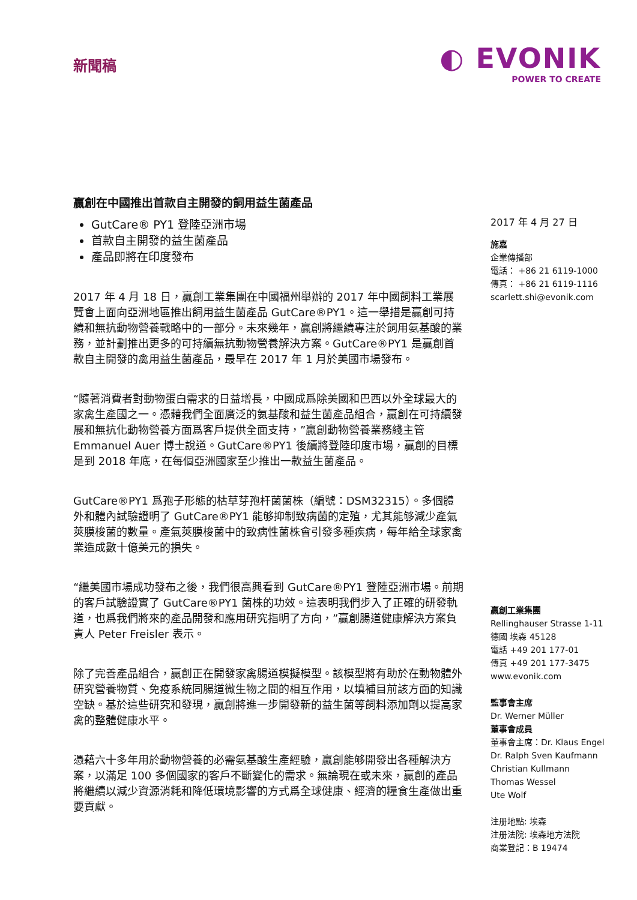新聞稿
◐ EVONIK
POWER TO CREATE
贏創在中國推出首款自主開發的飼用益生菌產品
GutCare® PY1 登陸亞洲市場
首款自主開發的益生菌產品
產品即將在印度發布
2017 年 4 月 18 日，贏創工業集團在中國福州舉辦的 2017 年中國飼料工業展覽會上面向亞洲地區推出飼用益生菌產品 GutCare®PY1。這一舉措是贏創可持續和無抗動物營養戰略中的一部分。未來幾年，贏創將繼續專注於飼用氨基酸的業務，並計劃推出更多的可持續無抗動物營養解決方案。GutCare®PY1 是贏創首款自主開發的禽用益生菌產品，最早在 2017 年 1 月於美國市場發布。
“隨著消費者對動物蛋白需求的日益增長，中國成爲除美國和巴西以外全球最大的家禽生產國之一。憑藉我們全面廣泛的氨基酸和益生菌產品組合，贏創在可持續發展和無抗化動物營養方面爲客戶提供全面支持，”贏創動物營養業務綫主管 Emmanuel Auer 博士說道。GutCare®PY1 後續將登陸印度市場，贏創的目標是到 2018 年底，在每個亞洲國家至少推出一款益生菌產品。
GutCare®PY1 爲孢子形態的枯草芽孢杆菌菌株（編號：DSM32315）。多個體外和體內試驗證明了 GutCare®PY1 能够抑制致病菌的定殖，尤其能够減少產氣莢膜梭菌的數量。產氣莢膜梭菌中的致病性菌株會引發多種疾病，每年給全球家禽業造成數十億美元的損失。
“繼美國市場成功發布之後，我們很高興看到 GutCare®PY1 登陸亞洲市場。前期的客戶試驗證實了 GutCare®PY1 菌株的功效。這表明我們步入了正確的研發軌道，也爲我們將來的產品開發和應用研究指明了方向，”贏創腸道健康解決方案負責人 Peter Freisler 表示。
除了完善產品組合，贏創正在開發家禽腸道模擬模型。該模型將有助於在動物體外研究營養物質、免疫系統同腸道微生物之間的相互作用，以填補目前該方面的知識空缺。基於這些研究和發現，贏創將進一步開發新的益生菌等飼料添加劑以提高家禽的整體健康水平。
憑藉六十多年用於動物營養的必需氨基酸生產經驗，贏創能够開發出各種解決方案，以滿足 100 多個國家的客戶不斷變化的需求。無論現在或未來，贏創的產品將繼續以減少資源消耗和降低環境影響的方式爲全球健康、經濟的糧食生產做出重要貢獻。
2017 年 4 月 27 日
施嘉
企業傳播部
電話： +86 21 6119-1000
傳真： +86 21 6119-1116
scarlett.shi@evonik.com
贏創工業集團
Rellinghauser Strasse 1-11
德國 埃森 45128
電話 +49 201 177-01
傳真 +49 201 177-3475
www.evonik.com
監事會主席
Dr. Werner Müller
董事會成員
董事會主席：Dr. Klaus Engel
Dr. Ralph Sven Kaufmann
Christian Kullmann
Thomas Wessel
Ute Wolf
注册地點: 埃森
注册法院: 埃森地方法院
商業登記：B 19474